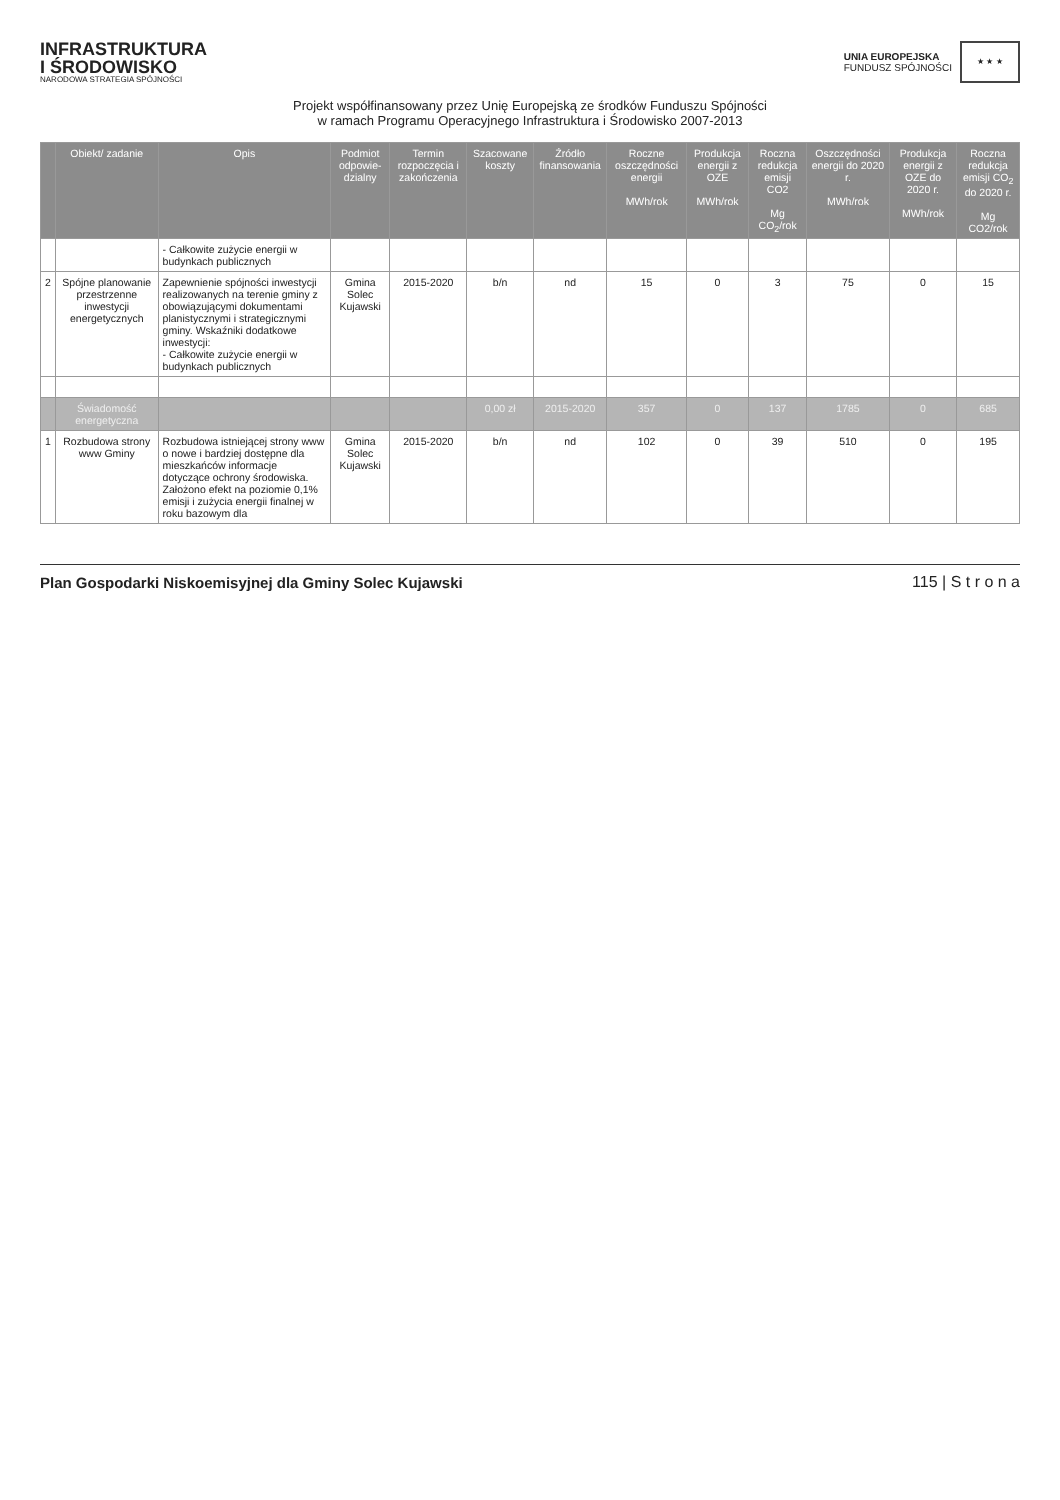INFRASTRUKTURA
I ŚRODOWISKO
NARODOWA STRATEGIA SPÓJNOŚCI
UNIA EUROPEJSKA
FUNDUSZ SPÓJNOŚCI
★ ★ ★
Projekt współfinansowany przez Unię Europejską ze środków Funduszu Spójności
w ramach Programu Operacyjnego Infrastruktura i Środowisko 2007-2013
| | Obiekt/ zadanie | Opis | Podmiot odpowie-dzialny | Termin rozpoczęcia i zakończenia | Szacowane koszty | Źródło finansowania | Roczne oszczędności energii MWh/rok | Produkcja energii z OZE MWh/rok | Roczna redukcja emisji CO2 Mg CO<sub>2</sub>/rok | Oszczędności energii do 2020 r. MWh/rok | Produkcja energii z OZE do 2020 r. MWh/rok | Roczna redukcja emisji CO<sub>2</sub> do 2020 r. Mg CO2/rok |
| --- | --- | --- | --- | --- | --- | --- | --- | --- | --- | --- | --- | --- |
| | | - Całkowite zużycie energii w budynkach publicznych | | | | | | | | | | |
| 2 | Spójne planowanie przestrzenne inwestycji energetycznych | Zapewnienie spójności inwestycji realizowanych na terenie gminy z obowiązującymi dokumentami planistycznymi i strategicznymi gminy. Wskaźniki dodatkowe inwestycji: - Całkowite zużycie energii w budynkach publicznych | Gmina Solec Kujawski | 2015-2020 | b/n | nd | 15 | 0 | 3 | 75 | 0 | 15 |
| | Świadomość energetyczna | | | | 0,00 zł | 2015-2020 | 357 | 0 | 137 | 1785 | 0 | 685 |
| 1 | Rozbudowa strony www Gminy | Rozbudowa istniejącej strony www o nowe i bardziej dostępne dla mieszkańców informacje dotyczące ochrony środowiska. Założono efekt na poziomie 0,1% emisji i zużycia energii finalnej w roku bazowym dla | Gmina Solec Kujawski | 2015-2020 | b/n | nd | 102 | 0 | 39 | 510 | 0 | 195 |
Plan Gospodarki Niskoemisyjnej dla Gminy Solec Kujawski 115 | S t r o n a